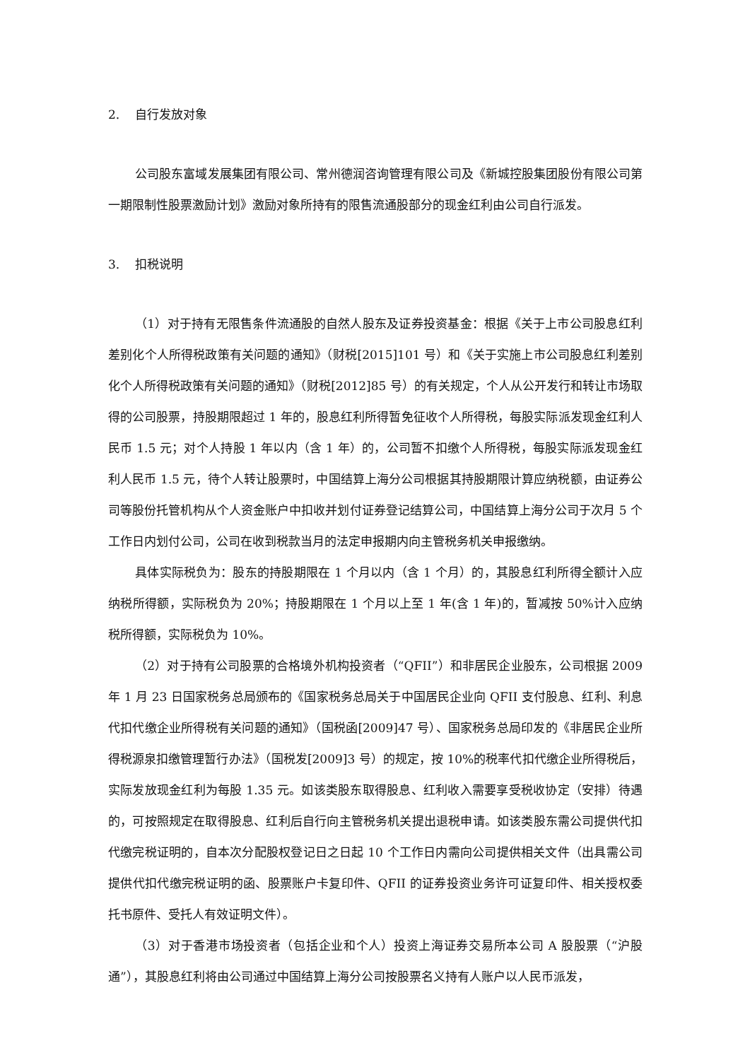2. 自行发放对象
公司股东富域发展集团有限公司、常州德润咨询管理有限公司及《新城控股集团股份有限公司第一期限制性股票激励计划》激励对象所持有的限售流通股部分的现金红利由公司自行派发。
3. 扣税说明
（1）对于持有无限售条件流通股的自然人股东及证券投资基金：根据《关于上市公司股息红利差别化个人所得税政策有关问题的通知》（财税[2015]101 号）和《关于实施上市公司股息红利差别化个人所得税政策有关问题的通知》（财税[2012]85 号）的有关规定，个人从公开发行和转让市场取得的公司股票，持股期限超过 1 年的，股息红利所得暂免征收个人所得税，每股实际派发现金红利人民币 1.5 元；对个人持股 1 年以内（含 1 年）的，公司暂不扣缴个人所得税，每股实际派发现金红利人民币 1.5 元，待个人转让股票时，中国结算上海分公司根据其持股期限计算应纳税额，由证券公司等股份托管机构从个人资金账户中扣收并划付证券登记结算公司，中国结算上海分公司于次月 5 个工作日内划付公司，公司在收到税款当月的法定申报期内向主管税务机关申报缴纳。
具体实际税负为：股东的持股期限在 1 个月以内（含 1 个月）的，其股息红利所得全额计入应纳税所得额，实际税负为 20%；持股期限在 1 个月以上至 1 年(含 1 年)的，暂减按 50%计入应纳税所得额，实际税负为 10%。
（2）对于持有公司股票的合格境外机构投资者（“QFII”）和非居民企业股东，公司根据 2009 年 1 月 23 日国家税务总局颁布的《国家税务总局关于中国居民企业向 QFII 支付股息、红利、利息代扣代缴企业所得税有关问题的通知》（国税函[2009]47 号）、国家税务总局印发的《非居民企业所得税源泉扣缴管理暂行办法》（国税发[2009]3 号）的规定，按 10%的税率代扣代缴企业所得税后，实际发放现金红利为每股 1.35 元。如该类股东取得股息、红利收入需要享受税收协定（安排）待遇的，可按照规定在取得股息、红利后自行向主管税务机关提出退税申请。如该类股东需公司提供代扣代缴完税证明的，自本次分配股权登记日之日起 10 个工作日内需向公司提供相关文件（出具需公司提供代扣代缴完税证明的函、股票账户卡复印件、QFII 的证券投资业务许可证复印件、相关授权委托书原件、受托人有效证明文件）。
（3）对于香港市场投资者（包括企业和个人）投资上海证券交易所本公司 A 股股票（“沪股通”），其股息红利将由公司通过中国结算上海分公司按股票名义持有人账户以人民币派发，